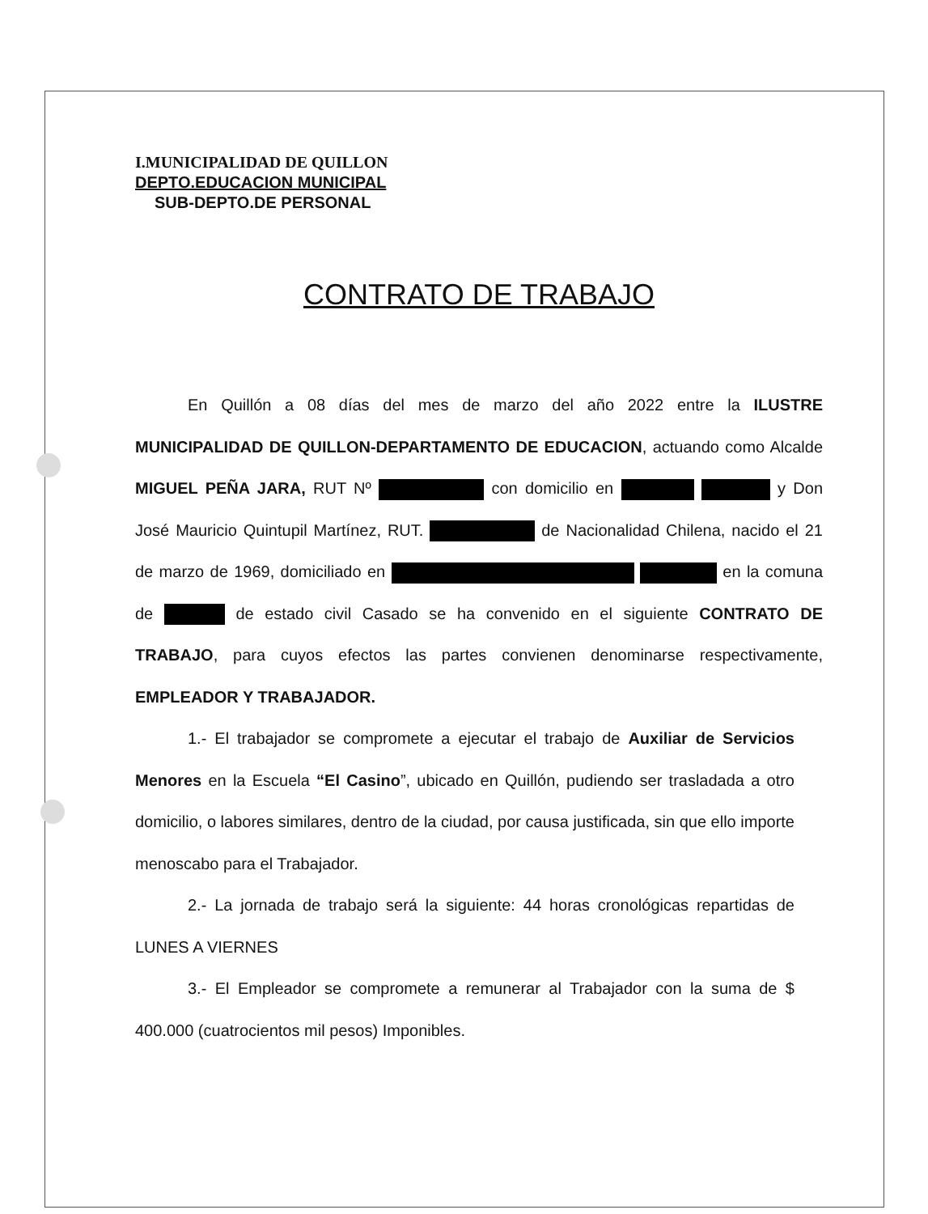I.MUNICIPALIDAD DE QUILLON
DEPTO.EDUCACION MUNICIPAL
SUB-DEPTO.DE PERSONAL
CONTRATO DE TRABAJO
En Quillón a 08 días del mes de marzo del año 2022 entre la ILUSTRE MUNICIPALIDAD DE QUILLON-DEPARTAMENTO DE EDUCACION, actuando como Alcalde MIGUEL PEÑA JARA, RUT Nº con domicilio en y Don José Mauricio Quintupil Martínez, RUT. de Nacionalidad Chilena, nacido el 21 de marzo de 1969, domiciliado en en la comuna de de estado civil Casado se ha convenido en el siguiente CONTRATO DE TRABAJO, para cuyos efectos las partes convienen denominarse respectivamente, EMPLEADOR Y TRABAJADOR.
1.- El trabajador se compromete a ejecutar el trabajo de Auxiliar de Servicios Menores en la Escuela “El Casino”, ubicado en Quillón, pudiendo ser trasladada a otro domicilio, o labores similares, dentro de la ciudad, por causa justificada, sin que ello importe menoscabo para el Trabajador.
2.- La jornada de trabajo será la siguiente: 44 horas cronológicas repartidas de LUNES A VIERNES
3.- El Empleador se compromete a remunerar al Trabajador con la suma de $ 400.000 (cuatrocientos mil pesos) Imponibles.